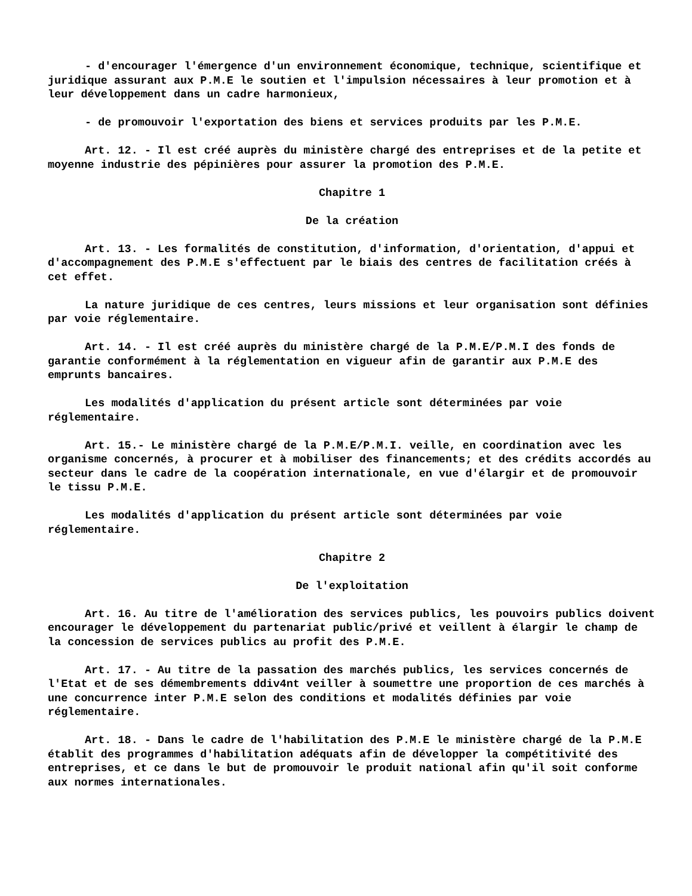- d'encourager l'émergence d'un environnement économique, technique, scientifique et juridique assurant aux P.M.E le soutien et l'impulsion nécessaires à leur promotion et à leur développement dans un cadre harmonieux,
- de promouvoir l'exportation des biens et services produits par les P.M.E.
Art. 12. - Il est créé auprès du ministère chargé des entreprises et de la petite et moyenne industrie des pépinières pour assurer la promotion des P.M.E.
Chapitre 1
De la création
Art. 13. - Les formalités de constitution, d'information, d'orientation, d'appui et d'accompagnement des P.M.E s'effectuent par le biais des centres de facilitation créés à cet effet.
La nature juridique de ces centres, leurs missions et leur organisation sont définies par voie réglementaire.
Art. 14. - Il est créé auprès du ministère chargé de la P.M.E/P.M.I des fonds de garantie conformément à la réglementation en vigueur afin de garantir aux P.M.E des emprunts bancaires.
Les modalités d'application du présent article sont déterminées par voie réglementaire.
Art. 15.- Le ministère chargé de la P.M.E/P.M.I. veille, en coordination avec les organisme concernés, à procurer et à mobiliser des financements; et des crédits accordés au secteur dans le cadre de la coopération internationale, en vue d'élargir et de promouvoir le tissu P.M.E.
Les modalités d'application du présent article sont déterminées par voie réglementaire.
Chapitre 2
De l'exploitation
Art. 16. Au titre de l'amélioration des services publics, les pouvoirs publics doivent encourager le développement du partenariat public/privé et veillent à élargir le champ de la concession de services publics au profit des P.M.E.
Art. 17. - Au titre de la passation des marchés publics, les services concernés de l'Etat et de ses démembrements ddiv4nt veiller à soumettre une proportion de ces marchés à une concurrence inter P.M.E selon des conditions et modalités définies par voie réglementaire.
Art. 18. - Dans le cadre de l'habilitation des P.M.E le ministère chargé de la P.M.E établit des programmes d'habilitation adéquats afin de développer la compétitivité des entreprises, et ce dans le but de promouvoir le produit national afin qu'il soit conforme aux normes internationales.